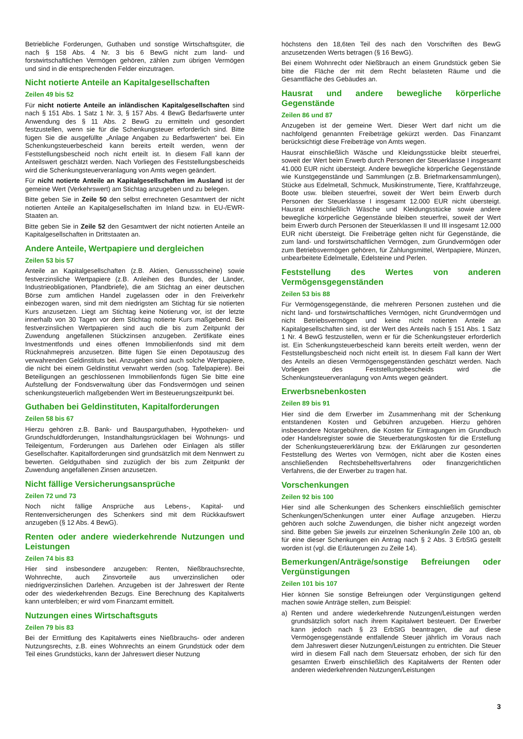Betriebliche Forderungen, Guthaben und sonstige Wirtschaftsgüter, die nach § 158 Abs. 4 Nr. 3 bis 6 BewG nicht zum land- und forstwirtschaftlichen Vermögen gehören, zählen zum übrigen Vermögen und sind in die entsprechenden Felder einzutragen.
Nicht notierte Anteile an Kapitalgesellschaften
Zeilen 49 bis 52
Für nicht notierte Anteile an inländischen Kapitalgesellschaften sind nach § 151 Abs. 1 Satz 1 Nr. 3, § 157 Abs. 4 BewG Bedarfswerte unter Anwendung des § 11 Abs. 2 BewG zu ermitteln und gesondert festzustellen, wenn sie für die Schenkungsteuer erforderlich sind. Bitte fügen Sie die ausgefüllte „Anlage Angaben zu Bedarfswerten“ bei. Ein Schenkungsteuerbescheid kann bereits erteilt werden, wenn der Feststellungsbescheid noch nicht erteilt ist. In diesem Fall kann der Anteilswert geschätzt werden. Nach Vorliegen des Feststellungsbescheids wird die Schenkungsteuerveranlagung von Amts wegen geändert.
Für nicht notierte Anteile an Kapitalgesellschaften im Ausland ist der gemeine Wert (Verkehrswert) am Stichtag anzugeben und zu belegen.
Bitte geben Sie in Zeile 50 den selbst errechneten Gesamtwert der nicht notierten Anteile an Kapitalgesellschaften im Inland bzw. in EU-/EWR-Staaten an.
Bitte geben Sie in Zeile 52 den Gesamtwert der nicht notierten Anteile an Kapitalgesellschaften in Drittstaaten an.
Andere Anteile, Wertpapiere und dergleichen
Zeilen 53 bis 57
Anteile an Kapitalgesellschaften (z.B. Aktien, Genussscheine) sowie festverzinsliche Wertpapiere (z.B. Anleihen des Bundes, der Länder, Industrieobligationen, Pfandbriefe), die am Stichtag an einer deutschen Börse zum amtlichen Handel zugelassen oder in den Freiverkehr einbezogen waren, sind mit dem niedrigsten am Stichtag für sie notierten Kurs anzusetzen. Liegt am Stichtag keine Notierung vor, ist der letzte innerhalb von 30 Tagen vor dem Stichtag notierte Kurs maßgebend. Bei festverzinslichen Wertpapieren sind auch die bis zum Zeitpunkt der Zuwendung angefallenen Stückzinsen anzugeben. Zertifikate eines Investmentfonds und eines offenen Immobilienfonds sind mit dem Rücknahmepreis anzusetzen. Bitte fügen Sie einen Depotauszug des verwahrenden Geldinstituts bei. Anzugeben sind auch solche Wertpapiere, die nicht bei einem Geldinstitut verwahrt werden (sog. Tafelpapiere). Bei Beteiligungen an geschlossenen Immobilienfonds fügen Sie bitte eine Aufstellung der Fondsverwaltung über das Fondsvermögen und seinen schenkungsteuerlich maßgebenden Wert im Besteuerungszeitpunkt bei.
Guthaben bei Geldinstituten, Kapitalforderungen
Zeilen 58 bis 67
Hierzu gehören z.B. Bank- und Bausparguthaben, Hypotheken- und Grundschuldforderungen, Instandhaltungsrücklagen bei Wohnungs- und Teileigentum, Forderungen aus Darlehen oder Einlagen als stiller Gesellschafter. Kapitalforderungen sind grundsätzlich mit dem Nennwert zu bewerten. Geldguthaben sind zuzüglich der bis zum Zeitpunkt der Zuwendung angefallenen Zinsen anzusetzen.
Nicht fällige Versicherungsansprüche
Zeilen 72 und 73
Noch nicht fällige Ansprüche aus Lebens-, Kapital- und Rentenversicherungen des Schenkers sind mit dem Rückkaufswert anzugeben (§ 12 Abs. 4 BewG).
Renten oder andere wiederkehrende Nutzungen und Leistungen
Zeilen 74 bis 83
Hier sind insbesondere anzugeben: Renten, Nießbrauchsrechte, Wohnrechte, auch Zinsvorteile aus unverzinslichen oder niedrigverzinslichen Darlehen. Anzugeben ist der Jahreswert der Rente oder des wiederkehrenden Bezugs. Eine Berechnung des Kapitalwerts kann unterbleiben; er wird vom Finanzamt ermittelt.
Nutzungen eines Wirtschaftsguts
Zeilen 79 bis 83
Bei der Ermittlung des Kapitalwerts eines Nießbrauchs- oder anderen Nutzungsrechts, z.B. eines Wohnrechts an einem Grundstück oder dem Teil eines Grundstücks, kann der Jahreswert dieser Nutzung
höchstens den 18,6ten Teil des nach den Vorschriften des BewG anzusetzenden Werts betragen (§ 16 BewG).
Bei einem Wohnrecht oder Nießbrauch an einem Grundstück geben Sie bitte die Fläche der mit dem Recht belasteten Räume und die Gesamtfläche des Gebäudes an.
Hausrat und andere bewegliche körperliche Gegenstände
Zeilen 86 und 87
Anzugeben ist der gemeine Wert. Dieser Wert darf nicht um die nachfolgend genannten Freibeträge gekürzt werden. Das Finanzamt berücksichtigt diese Freibeträge von Amts wegen.
Hausrat einschließlich Wäsche und Kleidungsstücke bleibt steuerfrei, soweit der Wert beim Erwerb durch Personen der Steuerklasse I insgesamt 41.000 EUR nicht übersteigt. Andere bewegliche körperliche Gegenstände wie Kunstgegenstände und Sammlungen (z.B. Briefmarkensammlungen), Stücke aus Edelmetall, Schmuck, Musikinstrumente, Tiere, Kraftfahrzeuge, Boote usw. bleiben steuerfrei, soweit der Wert beim Erwerb durch Personen der Steuerklasse I insgesamt 12.000 EUR nicht übersteigt. Hausrat einschließlich Wäsche und Kleidungsstücke sowie andere bewegliche körperliche Gegenstände bleiben steuerfrei, soweit der Wert beim Erwerb durch Personen der Steuerklassen II und III insgesamt 12.000 EUR nicht übersteigt. Die Freibeträge gelten nicht für Gegenstände, die zum land- und forstwirtschaftlichen Vermögen, zum Grundvermögen oder zum Betriebsvermögen gehören, für Zahlungsmittel, Wertpapiere, Münzen, unbearbeitete Edelmetalle, Edelsteine und Perlen.
Feststellung des Wertes von anderen Vermögensgegenständen
Zeilen 53 bis 88
Für Vermögensgegenstände, die mehreren Personen zustehen und die nicht land- und forstwirtschaftliches Vermögen, nicht Grundvermögen und nicht Betriebsvermögen und keine nicht notierten Anteile an Kapitalgesellschaften sind, ist der Wert des Anteils nach § 151 Abs. 1 Satz 1 Nr. 4 BewG festzustellen, wenn er für die Schenkungsteuer erforderlich ist. Ein Schenkungsteuerbescheid kann bereits erteilt werden, wenn der Feststellungsbescheid noch nicht erteilt ist. In diesem Fall kann der Wert des Anteils an diesen Vermögensgegenständen geschätzt werden. Nach Vorliegen des Feststellungsbescheids wird die Schenkungsteuerveranlagung von Amts wegen geändert.
Erwerbsnebenkosten
Zeilen 89 bis 91
Hier sind die dem Erwerber im Zusammenhang mit der Schenkung entstandenen Kosten und Gebühren anzugeben. Hierzu gehören insbesondere Notargebühren, die Kosten für Eintragungen im Grundbuch oder Handelsregister sowie die Steuerberatungskosten für die Erstellung der Schenkungsteuererklärung bzw. der Erklärungen zur gesonderten Feststellung des Wertes von Vermögen, nicht aber die Kosten eines anschließenden Rechtsbehelfsverfahrens oder finanzgerichtlichen Verfahrens, die der Erwerber zu tragen hat.
Vorschenkungen
Zeilen 92 bis 100
Hier sind alle Schenkungen des Schenkers einschließlich gemischter Schenkungen/Schenkungen unter einer Auflage anzugeben. Hierzu gehören auch solche Zuwendungen, die bisher nicht angezeigt worden sind. Bitte geben Sie jeweils zur einzelnen Schenkung/in Zeile 100 an, ob für eine dieser Schenkungen ein Antrag nach § 2 Abs. 3 ErbStG gestellt worden ist (vgl. die Erläuterungen zu Zeile 14).
Bemerkungen/Anträge/sonstige Befreiungen oder Vergünstigungen
Zeilen 101 bis 107
Hier können Sie sonstige Befreiungen oder Vergünstigungen geltend machen sowie Anträge stellen, zum Beispiel:
a) Renten und andere wiederkehrende Nutzungen/Leistungen werden grundsätzlich sofort nach ihrem Kapitalwert besteuert. Der Erwerber kann jedoch nach § 23 ErbStG beantragen, die auf diese Vermögensgegenstände entfallende Steuer jährlich im Voraus nach dem Jahreswert dieser Nutzungen/Leistungen zu entrichten. Die Steuer wird in diesem Fall nach dem Steuersatz erhoben, der sich für den gesamten Erwerb einschließlich des Kapitalwerts der Renten oder anderen wiederkehrenden Nutzungen/Leistungen
3